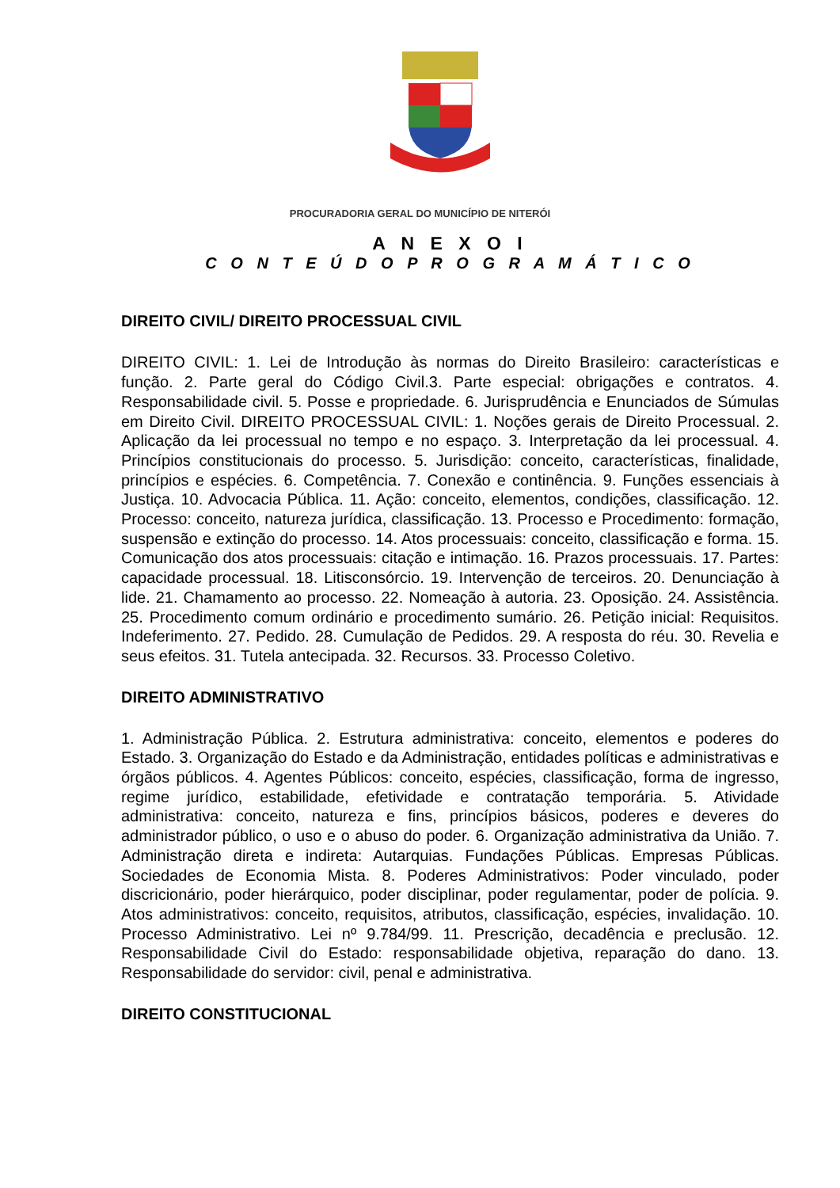PROCURADORIA GERAL DO MUNICÍPIO DE NITERÓI
A N E X O I
C O N T E Ú D O P R O G R A M Á T I C O
DIREITO CIVIL/ DIREITO PROCESSUAL CIVIL
DIREITO CIVIL: 1. Lei de Introdução às normas do Direito Brasileiro: características e função. 2. Parte geral do Código Civil.3. Parte especial: obrigações e contratos. 4. Responsabilidade civil. 5. Posse e propriedade. 6. Jurisprudência e Enunciados de Súmulas em Direito Civil. DIREITO PROCESSUAL CIVIL: 1. Noções gerais de Direito Processual. 2. Aplicação da lei processual no tempo e no espaço. 3. Interpretação da lei processual. 4. Princípios constitucionais do processo. 5. Jurisdição: conceito, características, finalidade, princípios e espécies. 6. Competência. 7. Conexão e continência. 9. Funções essenciais à Justiça. 10. Advocacia Pública. 11. Ação: conceito, elementos, condições, classificação. 12. Processo: conceito, natureza jurídica, classificação. 13. Processo e Procedimento: formação, suspensão e extinção do processo. 14. Atos processuais: conceito, classificação e forma. 15. Comunicação dos atos processuais: citação e intimação. 16. Prazos processuais. 17. Partes: capacidade processual. 18. Litisconsórcio. 19. Intervenção de terceiros. 20. Denunciação à lide. 21. Chamamento ao processo. 22. Nomeação à autoria. 23. Oposição. 24. Assistência. 25. Procedimento comum ordinário e procedimento sumário. 26. Petição inicial: Requisitos. Indeferimento. 27. Pedido. 28. Cumulação de Pedidos. 29. A resposta do réu. 30. Revelia e seus efeitos. 31. Tutela antecipada. 32. Recursos. 33. Processo Coletivo.
DIREITO ADMINISTRATIVO
1. Administração Pública. 2. Estrutura administrativa: conceito, elementos e poderes do Estado. 3. Organização do Estado e da Administração, entidades políticas e administrativas e órgãos públicos. 4. Agentes Públicos: conceito, espécies, classificação, forma de ingresso, regime jurídico, estabilidade, efetividade e contratação temporária. 5. Atividade administrativa: conceito, natureza e fins, princípios básicos, poderes e deveres do administrador público, o uso e o abuso do poder. 6. Organização administrativa da União. 7. Administração direta e indireta: Autarquias. Fundações Públicas. Empresas Públicas. Sociedades de Economia Mista. 8. Poderes Administrativos: Poder vinculado, poder discricionário, poder hierárquico, poder disciplinar, poder regulamentar, poder de polícia. 9. Atos administrativos: conceito, requisitos, atributos, classificação, espécies, invalidação. 10. Processo Administrativo. Lei nº 9.784/99. 11. Prescrição, decadência e preclusão. 12. Responsabilidade Civil do Estado: responsabilidade objetiva, reparação do dano. 13. Responsabilidade do servidor: civil, penal e administrativa.
DIREITO CONSTITUCIONAL